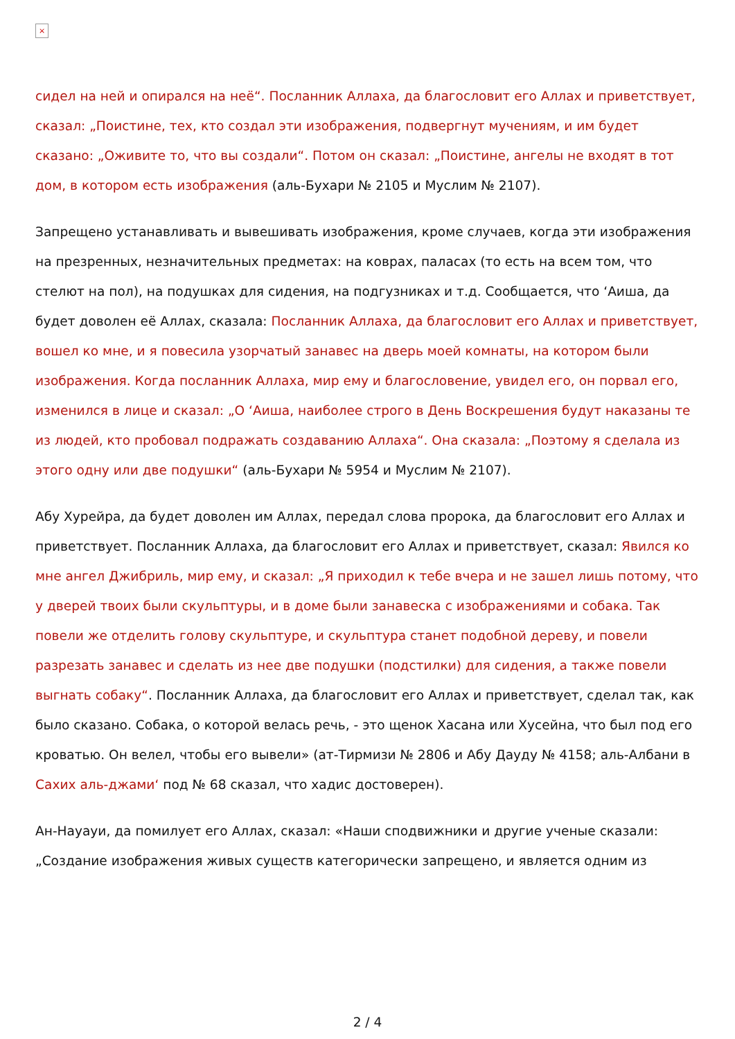×
сидел на ней и опирался на неё“. Посланник Аллаха, да благословит его Аллах и приветствует, сказал: „Поистине, тех, кто создал эти изображения, подвергнут мучениям, и им будет сказано: „Оживите то, что вы создали“. Потом он сказал: „Поистине, ангелы не входят в тот дом, в котором есть изображения (аль-Бухари № 2105 и Муслим № 2107).
Запрещено устанавливать и вывешивать изображения, кроме случаев, когда эти изображения на презренных, незначительных предметах: на коврах, паласах (то есть на всем том, что стелют на пол), на подушках для сидения, на подгузниках и т.д. Сообщается, что ‘Аиша, да будет доволен её Аллах, сказала: Посланник Аллаха, да благословит его Аллах и приветствует, вошел ко мне, и я повесила узорчатый занавес на дверь моей комнаты, на котором были изображения. Когда посланник Аллаха, мир ему и благословение, увидел его, он порвал его, изменился в лице и сказал: „О ‘Аиша, наиболее строго в День Воскрешения будут наказаны те из людей, кто пробовал подражать создаванию Аллаха“. Она сказала: „Поэтому я сделала из этого одну или две подушки“ (аль-Бухари № 5954 и Муслим № 2107).
Абу Хурейра, да будет доволен им Аллах, передал слова пророка, да благословит его Аллах и приветствует. Посланник Аллаха, да благословит его Аллах и приветствует, сказал: Явился ко мне ангел Джибриль, мир ему, и сказал: „Я приходил к тебе вчера и не зашел лишь потому, что у дверей твоих были скульптуры, и в доме были занавеска с изображениями и собака. Так повели же отделить голову скульптуре, и скульптура станет подобной дереву, и повели разрезать занавес и сделать из нее две подушки (подстилки) для сидения, а также повели выгнать собаку“. Посланник Аллаха, да благословит его Аллах и приветствует, сделал так, как было сказано. Собака, о которой велась речь, - это щенок Хасана или Хусейна, что был под его кроватью. Он велел, чтобы его вывели» (ат-Тирмизи № 2806 и Абу Дауду № 4158; аль-Албани в Сахих аль-джами‘ под № 68 сказал, что хадис достоверен).
Ан-Науауи, да помилует его Аллах, сказал: «Наши сподвижники и другие ученые сказали: „Создание изображения живых существ категорически запрещено, и является одним из
2 / 4